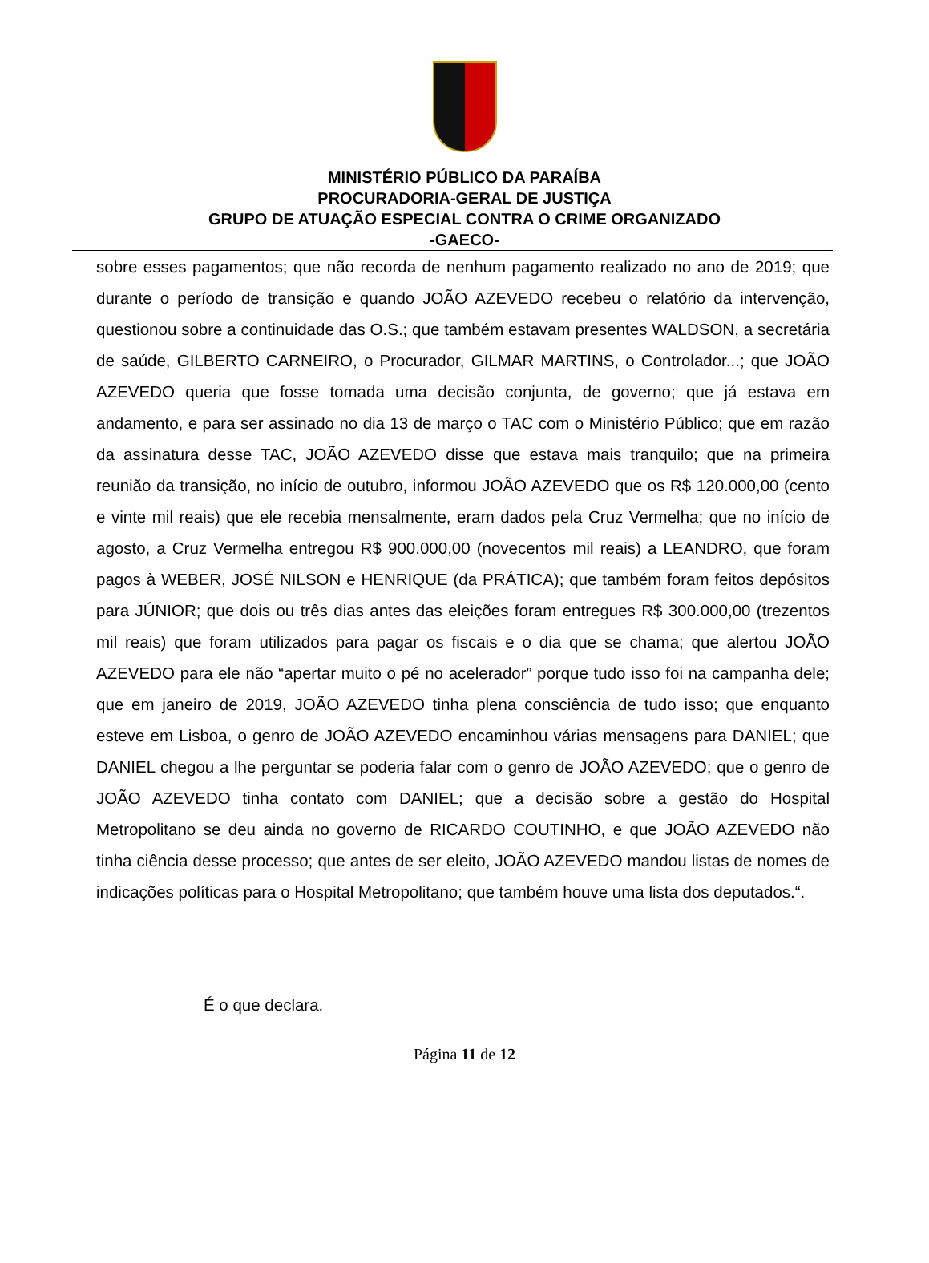MINISTÉRIO PÚBLICO DA PARAÍBA
PROCURADORIA-GERAL DE JUSTIÇA
GRUPO DE ATUAÇÃO ESPECIAL CONTRA O CRIME ORGANIZADO
-GAECO-
sobre esses pagamentos; que não recorda de nenhum pagamento realizado no ano de 2019; que durante o período de transição e quando JOÃO AZEVEDO recebeu o relatório da intervenção, questionou sobre a continuidade das O.S.; que também estavam presentes WALDSON, a secretária de saúde, GILBERTO CARNEIRO, o Procurador, GILMAR MARTINS, o Controlador...; que JOÃO AZEVEDO queria que fosse tomada uma decisão conjunta, de governo; que já estava em andamento, e para ser assinado no dia 13 de março o TAC com o Ministério Público; que em razão da assinatura desse TAC, JOÃO AZEVEDO disse que estava mais tranquilo; que na primeira reunião da transição, no início de outubro, informou JOÃO AZEVEDO que os R$ 120.000,00 (cento e vinte mil reais) que ele recebia mensalmente, eram dados pela Cruz Vermelha; que no início de agosto, a Cruz Vermelha entregou R$ 900.000,00 (novecentos mil reais) a LEANDRO, que foram pagos à WEBER, JOSÉ NILSON e HENRIQUE (da PRÁTICA); que também foram feitos depósitos para JÚNIOR; que dois ou três dias antes das eleições foram entregues R$ 300.000,00 (trezentos mil reais) que foram utilizados para pagar os fiscais e o dia que se chama; que alertou JOÃO AZEVEDO para ele não “apertar muito o pé no acelerador” porque tudo isso foi na campanha dele; que em janeiro de 2019, JOÃO AZEVEDO tinha plena consciência de tudo isso; que enquanto esteve em Lisboa, o genro de JOÃO AZEVEDO encaminhou várias mensagens para DANIEL; que DANIEL chegou a lhe perguntar se poderia falar com o genro de JOÃO AZEVEDO; que o genro de JOÃO AZEVEDO tinha contato com DANIEL; que a decisão sobre a gestão do Hospital Metropolitano se deu ainda no governo de RICARDO COUTINHO, e que JOÃO AZEVEDO não tinha ciência desse processo; que antes de ser eleito, JOÃO AZEVEDO mandou listas de nomes de indicações políticas para o Hospital Metropolitano; que também houve uma lista dos deputados.“.
É o que declara.
Página 11 de 12